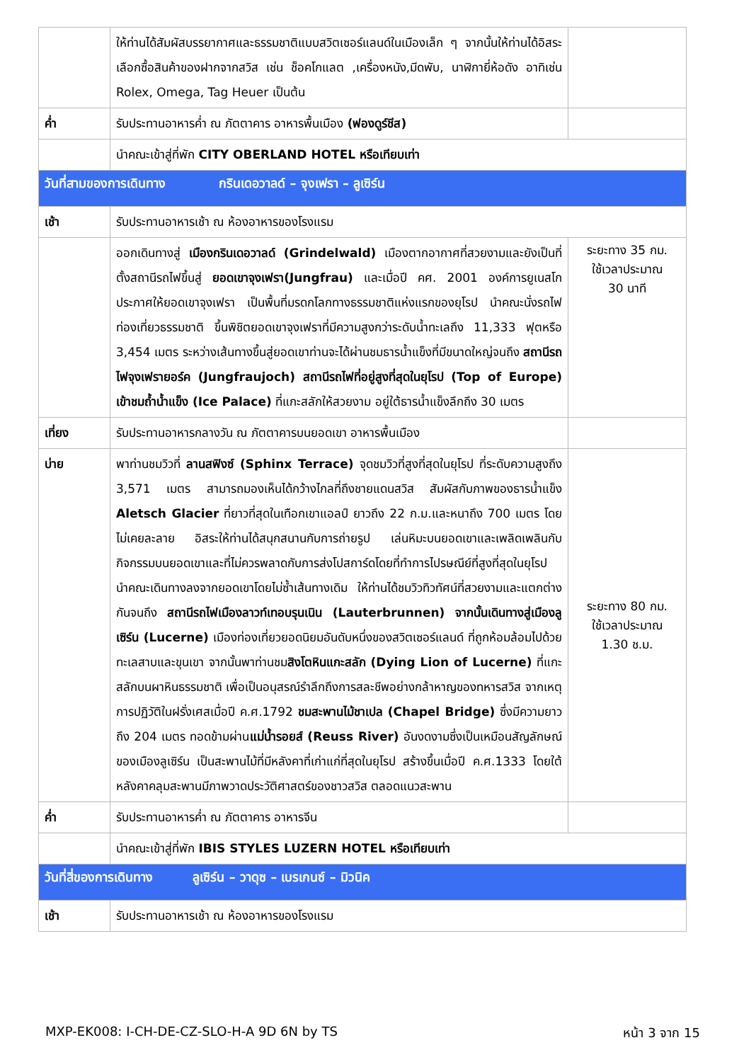| | ให้ท่านได้สัมผัสบรรยากาศและธรรมชาติแบบสวิตเซอร์แลนด์ในเมืองเล็ก ๆ จากนั้นให้ท่านได้อิสระเลือกซื้อสินค้าของฝากจากสวิส เช่น ช็อคโกแลต ,เครื่องหนัง,มีดพับ, นาฬิกายี่ห้อดัง อาทิเช่น Rolex, Omega, Tag Heuer เป็นต้น | |
| ค่ำ | รับประทานอาหารค่ำ ณ ภัตตาคาร อาหารพื้นเมือง (ฟองดูร์ชีส) | |
| | นำคณะเข้าสู่ที่พัก CITY OBERLAND HOTEL หรือเทียบเท่า | |
| วันที่สามของการเดินทาง กรินเดอวาลด์ – จุงเฟรา – ลูเซิร์น | | |
| เช้า | รับประทานอาหารเช้า ณ ห้องอาหารของโรงแรม | |
| | ออกเดินทางสู่ เมืองกรินเดอวาลด์ (Grindelwald) เมืองตากอากาศที่สวยงามและยังเป็นที่ตั้งสถานีรถไฟขึ้นสู่ ยอดเขาจุงเฟรา(Jungfrau) และเมื่อปี คศ. 2001 องค์การยูเนสโกประกาศให้ยอดเขาจุงเฟรา เป็นพื้นที่มรดกโลกทางธรรมชาติแห่งแรกของยุโรป นำคณะนั่งรถไฟท่องเที่ยวธรรมชาติ ขึ้นพิชิตยอดเขาจุงเฟราที่มีความสูงกว่าระดับน้ำทะเลถึง 11,333 ฟุตหรือ 3,454 เมตร ระหว่างเส้นทางขึ้นสู่ยอดเขาท่านจะได้ผ่านชมธารน้ำแข็งที่มีขนาดใหญ่จนถึง สถานีรถไฟจุงเฟรายอร์ค (Jungfraujoch) สถานีรถไฟที่อยู่สูงที่สุดในยุโรป (Top of Europe) เข้าชมถ้ำน้ำแข็ง (Ice Palace) ที่แกะสลักให้สวยงาม อยู่ใต้ธารน้ำแข็งลึกถึง 30 เมตร | ระยะทาง 35 กม. ใช้เวลาประมาณ 30 นาที |
| เที่ยง | รับประทานอาหารกลางวัน ณ ภัตตาคารบนยอดเขา อาหารพื้นเมือง | |
| บ่าย | พาท่านชมวิวที่ ลานสฟิงซ์ (Sphinx Terrace) จุดชมวิวที่สูงที่สุดในยุโรป ที่ระดับความสูงถึง 3,571 เมตร สามารถมองเห็นได้กว้างไกลที่ถึงชายแดนสวิส สัมผัสกับภาพของธารน้ำแข็ง Aletsch Glacier ที่ยาวที่สุดในเทือกเขาแอลป์ ยาวถึง 22 ก.ม.และหนาถึง 700 เมตร โดยไม่เคยละลาย อิสระให้ท่านได้สนุกสนานกับการถ่ายรูป เล่นหิมะบนยอดเขาและเพลิดเพลินกับกิจกรรมบนยอดเขาและที่ไม่ควรพลาดกับการส่งโปสการ์ดโดยที่ทำการไปรษณีย์ที่สูงที่สุดในยุโรป นำคณะเดินทางลงจากยอดเขาโดยไม่ซ้ำเส้นทางเดิม ให้ท่านได้ชมวิวทิวทัศน์ที่สวยงามและแตกต่างกันจนถึง สถานีรถไฟเมืองลาวท์เทอบรุนเนิน (Lauterbrunnen) จากนั้นเดินทางสู่เมืองลูเซิร์น (Lucerne) เมืองท่องเที่ยวยอดนิยมอันดับหนึ่งของสวิตเซอร์แลนด์ ที่ถูกห้อมล้อมไปด้วยทะเลสาบและขุนเขา จากนั้นพาท่านชม สิงโตหินแกะสลัก (Dying Lion of Lucerne) ที่แกะสลักบนผาหินธรรมชาติ เพื่อเป็นอนุสรณ์รำลึกถึงการสละชีพอย่างกล้าหาญของทหารสวิส จากเหตุการปฏิวัติในฝรั่งเศสเมื่อปี ค.ศ.1792 ชมสะพานไม้ชาเปล (Chapel Bridge) ซึ่งมีความยาวถึง 204 เมตร ทอดข้ามผ่าน แม่น้ำรอยส์ (Reuss River) อันงดงามซึ่งเป็นเหมือนสัญลักษณ์ของเมืองลูเซิร์น เป็นสะพานไม้ที่มีหลังคาที่เก่าแก่ที่สุดในยุโรป สร้างขึ้นเมื่อปี ค.ศ.1333 โดยใต้หลังคาคลุมสะพานมีภาพวาดประวัติศาสตร์ของชาวสวิส ตลอดแนวสะพาน | ระยะทาง 80 กม. ใช้เวลาประมาณ 1.30 ช.ม. |
| ค่ำ | รับประทานอาหารค่ำ ณ ภัตตาคาร อาหารจีน | |
| | นำคณะเข้าสู่ที่พัก IBIS STYLES LUZERN HOTEL หรือเทียบเท่า | |
| วันที่สี่ของการเดินทาง ลูเซิร์น – วาดุซ – เบรเกนซ์ – มิวนิค | | |
| เช้า | รับประทานอาหารเช้า ณ ห้องอาหารของโรงแรม | |
MXP-EK008: I-CH-DE-CZ-SLO-H-A 9D 6N by TS หน้า 3 จาก 15